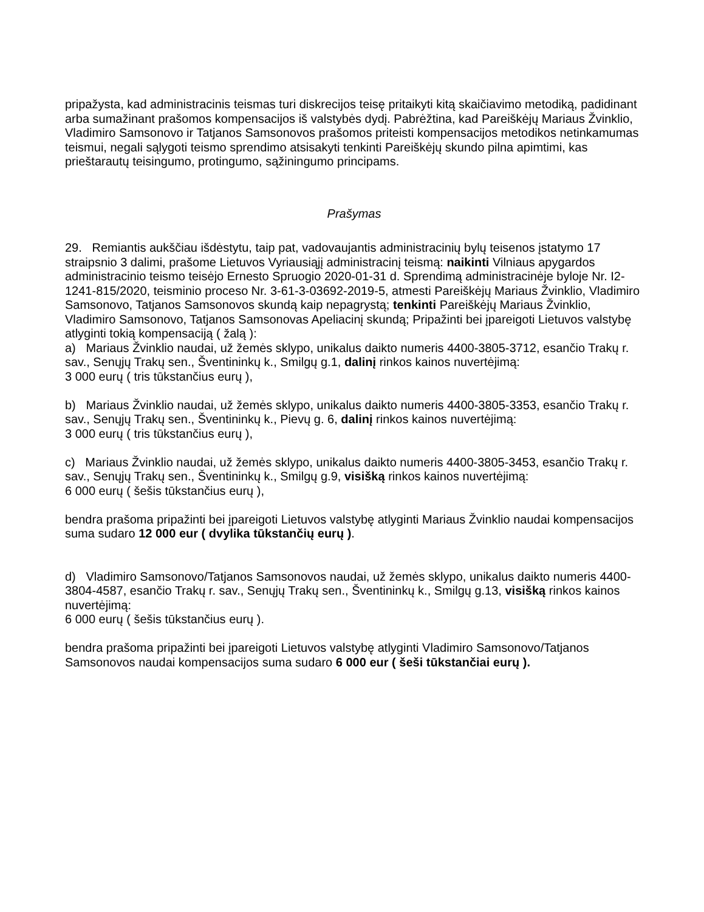pripažysta, kad administracinis teismas turi diskrecijos teisę pritaikyti kitą skaičiavimo metodiką, padidinant arba sumažinant prašomos kompensacijos iš valstybės dydį. Pabrėžtina, kad Pareiškėjų Mariaus Žvinklio, Vladimiro Samsonovo ir Tatjanos Samsonovos prašomos priteisti kompensacijos metodikos netinkamumas teismui, negali sąlygoti teismo sprendimo atsisakyti tenkinti Pareiškėjų skundo pilna apimtimi, kas prieštarautų teisingumo, protingumo, sąžiningumo principams.
Prašymas
29. Remiantis aukščiau išdėstytu, taip pat, vadovaujantis administracinių bylų teisenos įstatymo 17 straipsnio 3 dalimi, prašome Lietuvos Vyriausiąjį administracinį teismą: naikinti Vilniaus apygardos administracinio teismo teisėjo Ernesto Spruogio 2020-01-31 d. Sprendimą administracinėje byloje Nr. I2-1241-815/2020, teisminio proceso Nr. 3-61-3-03692-2019-5, atmesti Pareiškėjų Mariaus Žvinklio, Vladimiro Samsonovo, Tatjanos Samsonovos skundą kaip nepagrystą; tenkinti Pareiškėjų Mariaus Žvinklio, Vladimiro Samsonovo, Tatjanos Samsonovas Apeliacinį skundą; Pripažinti bei įpareigoti Lietuvos valstybę atlyginti tokią kompensaciją ( žalą ):
a) Mariaus Žvinklio naudai, už žemės sklypo, unikalus daikto numeris 4400-3805-3712, esančio Trakų r. sav., Senųjų Trakų sen., Šventininkų k., Smilgų g.1, dalinį rinkos kainos nuvertėjimą:
3 000 eurų ( tris tūkstančius eurų ),
b) Mariaus Žvinklio naudai, už žemės sklypo, unikalus daikto numeris 4400-3805-3353, esančio Trakų r. sav., Senųjų Trakų sen., Šventininkų k., Pievų g. 6, dalinį rinkos kainos nuvertėjimą:
3 000 eurų ( tris tūkstančius eurų ),
c) Mariaus Žvinklio naudai, už žemės sklypo, unikalus daikto numeris 4400-3805-3453, esančio Trakų r. sav., Senųjų Trakų sen., Šventininkų k., Smilgų g.9, visišką rinkos kainos nuvertėjimą:
6 000 eurų ( šešis tūkstančius eurų ),
bendra prašoma pripažinti bei įpareigoti Lietuvos valstybę atlyginti Mariaus Žvinklio naudai kompensacijos suma sudaro 12 000 eur ( dvylika tūkstančių eurų ).
d) Vladimiro Samsonovo/Tatjanos Samsonovos naudai, už žemės sklypo, unikalus daikto numeris 4400-3804-4587, esančio Trakų r. sav., Senųjų Trakų sen., Šventininkų k., Smilgų g.13, visišką rinkos kainos nuvertėjimą:
6 000 eurų ( šešis tūkstančius eurų ).
bendra prašoma pripažinti bei įpareigoti Lietuvos valstybę atlyginti Vladimiro Samsonovo/Tatjanos Samsonovos naudai kompensacijos suma sudaro 6 000 eur ( šeši tūkstančiai eurų ).